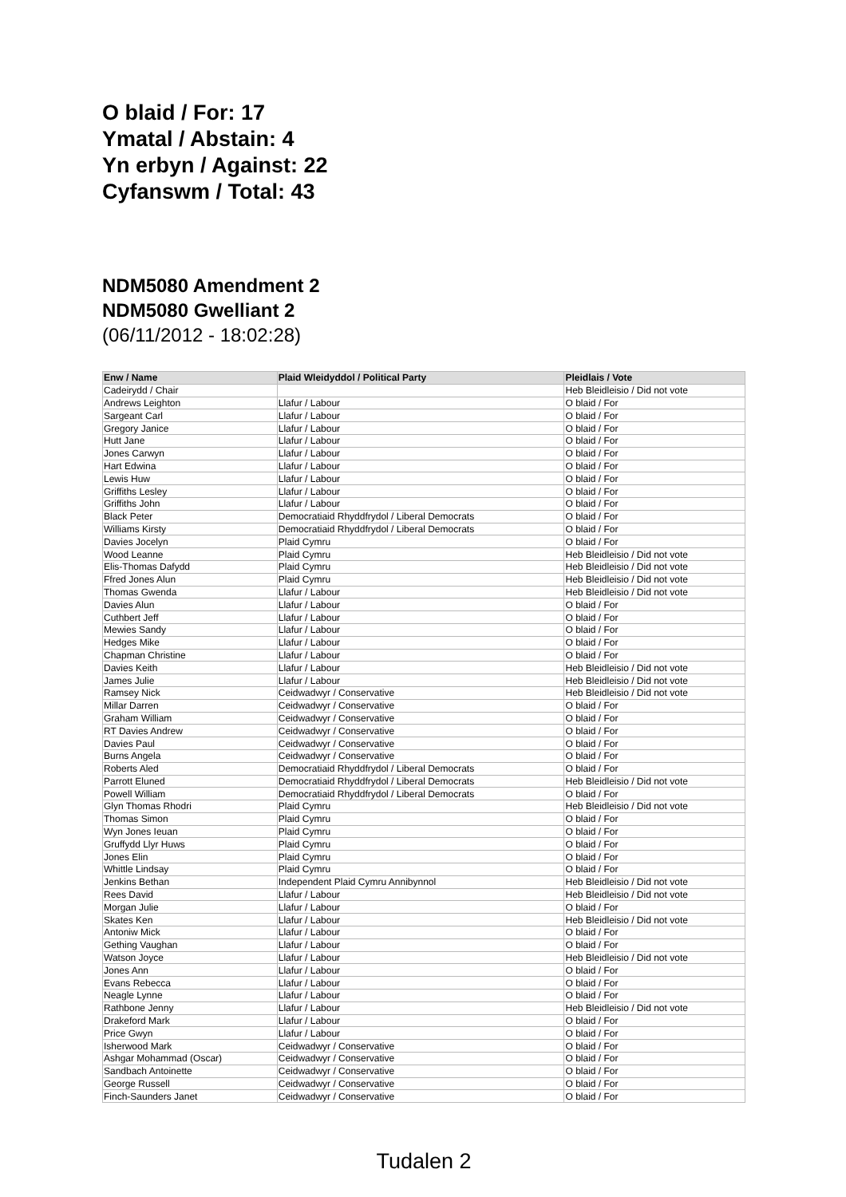O blaid / For: 17
Ymatal / Abstain: 4
Yn erbyn / Against: 22
Cyfanswm / Total: 43
NDM5080 Amendment 2
NDM5080 Gwelliant 2
(06/11/2012 - 18:02:28)
| Enw / Name | Plaid Wleidyddol / Political Party | Pleidlais / Vote |
| --- | --- | --- |
| Cadeirydd / Chair | | Heb Bleidleisio / Did not vote |
| Andrews Leighton | Llafur / Labour | O blaid / For |
| Sargeant Carl | Llafur / Labour | O blaid / For |
| Gregory Janice | Llafur / Labour | O blaid / For |
| Hutt Jane | Llafur / Labour | O blaid / For |
| Jones Carwyn | Llafur / Labour | O blaid / For |
| Hart Edwina | Llafur / Labour | O blaid / For |
| Lewis Huw | Llafur / Labour | O blaid / For |
| Griffiths Lesley | Llafur / Labour | O blaid / For |
| Griffiths John | Llafur / Labour | O blaid / For |
| Black Peter | Democratiaid Rhyddfrydol / Liberal Democrats | O blaid / For |
| Williams Kirsty | Democratiaid Rhyddfrydol / Liberal Democrats | O blaid / For |
| Davies Jocelyn | Plaid Cymru | O blaid / For |
| Wood Leanne | Plaid Cymru | Heb Bleidleisio / Did not vote |
| Elis-Thomas Dafydd | Plaid Cymru | Heb Bleidleisio / Did not vote |
| Ffred Jones Alun | Plaid Cymru | Heb Bleidleisio / Did not vote |
| Thomas Gwenda | Llafur / Labour | Heb Bleidleisio / Did not vote |
| Davies Alun | Llafur / Labour | O blaid / For |
| Cuthbert Jeff | Llafur / Labour | O blaid / For |
| Mewies Sandy | Llafur / Labour | O blaid / For |
| Hedges Mike | Llafur / Labour | O blaid / For |
| Chapman Christine | Llafur / Labour | O blaid / For |
| Davies Keith | Llafur / Labour | Heb Bleidleisio / Did not vote |
| James Julie | Llafur / Labour | Heb Bleidleisio / Did not vote |
| Ramsey Nick | Ceidwadwyr / Conservative | Heb Bleidleisio / Did not vote |
| Millar Darren | Ceidwadwyr / Conservative | O blaid / For |
| Graham William | Ceidwadwyr / Conservative | O blaid / For |
| RT Davies Andrew | Ceidwadwyr / Conservative | O blaid / For |
| Davies Paul | Ceidwadwyr / Conservative | O blaid / For |
| Burns Angela | Ceidwadwyr / Conservative | O blaid / For |
| Roberts Aled | Democratiaid Rhyddfrydol / Liberal Democrats | O blaid / For |
| Parrott Eluned | Democratiaid Rhyddfrydol / Liberal Democrats | Heb Bleidleisio / Did not vote |
| Powell William | Democratiaid Rhyddfrydol / Liberal Democrats | O blaid / For |
| Glyn Thomas Rhodri | Plaid Cymru | Heb Bleidleisio / Did not vote |
| Thomas Simon | Plaid Cymru | O blaid / For |
| Wyn Jones Ieuan | Plaid Cymru | O blaid / For |
| Gruffydd Llyr Huws | Plaid Cymru | O blaid / For |
| Jones Elin | Plaid Cymru | O blaid / For |
| Whittle Lindsay | Plaid Cymru | O blaid / For |
| Jenkins Bethan | Independent Plaid Cymru Annibynnol | Heb Bleidleisio / Did not vote |
| Rees David | Llafur / Labour | Heb Bleidleisio / Did not vote |
| Morgan Julie | Llafur / Labour | O blaid / For |
| Skates Ken | Llafur / Labour | Heb Bleidleisio / Did not vote |
| Antoniw Mick | Llafur / Labour | O blaid / For |
| Gething Vaughan | Llafur / Labour | O blaid / For |
| Watson Joyce | Llafur / Labour | Heb Bleidleisio / Did not vote |
| Jones Ann | Llafur / Labour | O blaid / For |
| Evans Rebecca | Llafur / Labour | O blaid / For |
| Neagle Lynne | Llafur / Labour | O blaid / For |
| Rathbone Jenny | Llafur / Labour | Heb Bleidleisio / Did not vote |
| Drakeford Mark | Llafur / Labour | O blaid / For |
| Price Gwyn | Llafur / Labour | O blaid / For |
| Isherwood Mark | Ceidwadwyr / Conservative | O blaid / For |
| Ashgar Mohammad (Oscar) | Ceidwadwyr / Conservative | O blaid / For |
| Sandbach Antoinette | Ceidwadwyr / Conservative | O blaid / For |
| George Russell | Ceidwadwyr / Conservative | O blaid / For |
| Finch-Saunders Janet | Ceidwadwyr / Conservative | O blaid / For |
Tudalen 2